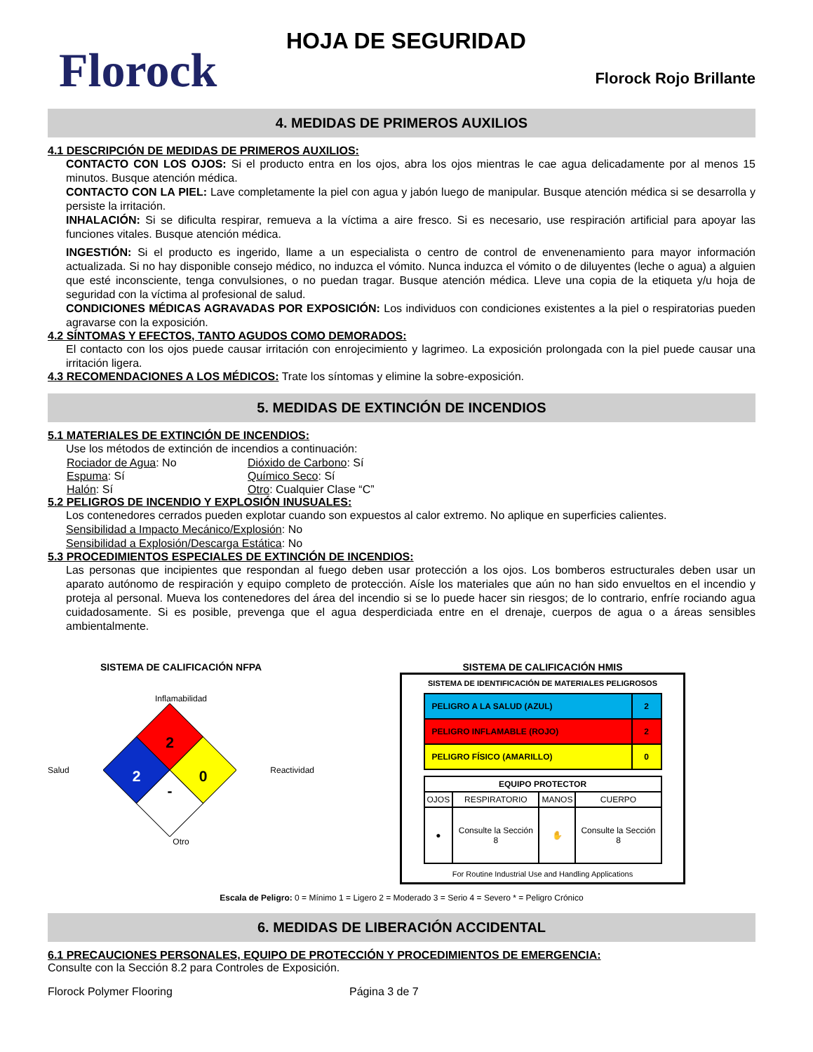Florock
HOJA DE SEGURIDAD
Florock Rojo Brillante
4. MEDIDAS DE PRIMEROS AUXILIOS
4.1 DESCRIPCIÓN DE MEDIDAS DE PRIMEROS AUXILIOS:
CONTACTO CON LOS OJOS: Si el producto entra en los ojos, abra los ojos mientras le cae agua delicadamente por al menos 15 minutos. Busque atención médica.
CONTACTO CON LA PIEL: Lave completamente la piel con agua y jabón luego de manipular. Busque atención médica si se desarrolla y persiste la irritación.
INHALACIÓN: Si se dificulta respirar, remueva a la víctima a aire fresco. Si es necesario, use respiración artificial para apoyar las funciones vitales. Busque atención médica.
INGESTIÓN: Si el producto es ingerido, llame a un especialista o centro de control de envenenamiento para mayor información actualizada. Si no hay disponible consejo médico, no induzca el vómito. Nunca induzca el vómito o de diluyentes (leche o agua) a alguien que esté inconsciente, tenga convulsiones, o no puedan tragar. Busque atención médica. Lleve una copia de la etiqueta y/u hoja de seguridad con la víctima al profesional de salud.
CONDICIONES MÉDICAS AGRAVADAS POR EXPOSICIÓN: Los individuos con condiciones existentes a la piel o respiratorias pueden agravarse con la exposición.
4.2 SÍNTOMAS Y EFECTOS, TANTO AGUDOS COMO DEMORADOS:
El contacto con los ojos puede causar irritación con enrojecimiento y lagrimeo. La exposición prolongada con la piel puede causar una irritación ligera.
4.3 RECOMENDACIONES A LOS MÉDICOS: Trate los síntomas y elimine la sobre-exposición.
5. MEDIDAS DE EXTINCIÓN DE INCENDIOS
5.1 MATERIALES DE EXTINCIÓN DE INCENDIOS:
Use los métodos de extinción de incendios a continuación:
Rociador de Agua: No Dióxido de Carbono: Sí Espuma: Sí Químico Seco: Sí Halón: Sí Otro: Cualquier Clase “C”
5.2 PELIGROS DE INCENDIO Y EXPLOSIÓN INUSUALES:
Los contenedores cerrados pueden explotar cuando son expuestos al calor extremo. No aplique en superficies calientes.
Sensibilidad a Impacto Mecánico/Explosión: No
Sensibilidad a Explosión/Descarga Estática: No
5.3 PROCEDIMIENTOS ESPECIALES DE EXTINCIÓN DE INCENDIOS:
Las personas que incipientes que respondan al fuego deben usar protección a los ojos. Los bomberos estructurales deben usar un aparato autónomo de respiración y equipo completo de protección. Aísle los materiales que aún no han sido envueltos en el incendio y proteja al personal. Mueva los contenedores del área del incendio si se lo puede hacer sin riesgos; de lo contrario, enfríe rociando agua cuidadosamente. Si es posible, prevenga que el agua desperdiciada entre en el drenaje, cuerpos de agua o a áreas sensibles ambientalmente.
SISTEMA DE CALIFICACIÓN NFPA
Inflamabilidad
Salud
2
2
0
-
Reactividad
Otro
SISTEMA DE CALIFICACIÓN HMIS
SISTEMA DE IDENTIFICACIÓN DE MATERIALES PELIGROSOS
| PELIGRO A LA SALUD (AZUL) | 2 |
| PELIGRO INFLAMABLE (ROJO) | 2 |
| PELIGRO FÍSICO (AMARILLO) | 0 |
| EQUIPO PROTECTOR | | | |
| OJOS | RESPIRATORIO | MANOS | CUERPO |
| ● | Consulte la Sección 8 | ✋ | Consulte la Sección 8 |
For Routine Industrial Use and Handling Applications
Escala de Peligro: 0 = Mínimo 1 = Ligero 2 = Moderado 3 = Serio 4 = Severo * = Peligro Crónico
6. MEDIDAS DE LIBERACIÓN ACCIDENTAL
6.1 PRECAUCIONES PERSONALES, EQUIPO DE PROTECCIÓN Y PROCEDIMIENTOS DE EMERGENCIA:
Consulte con la Sección 8.2 para Controles de Exposición.
Florock Polymer Flooring Página 3 de 7